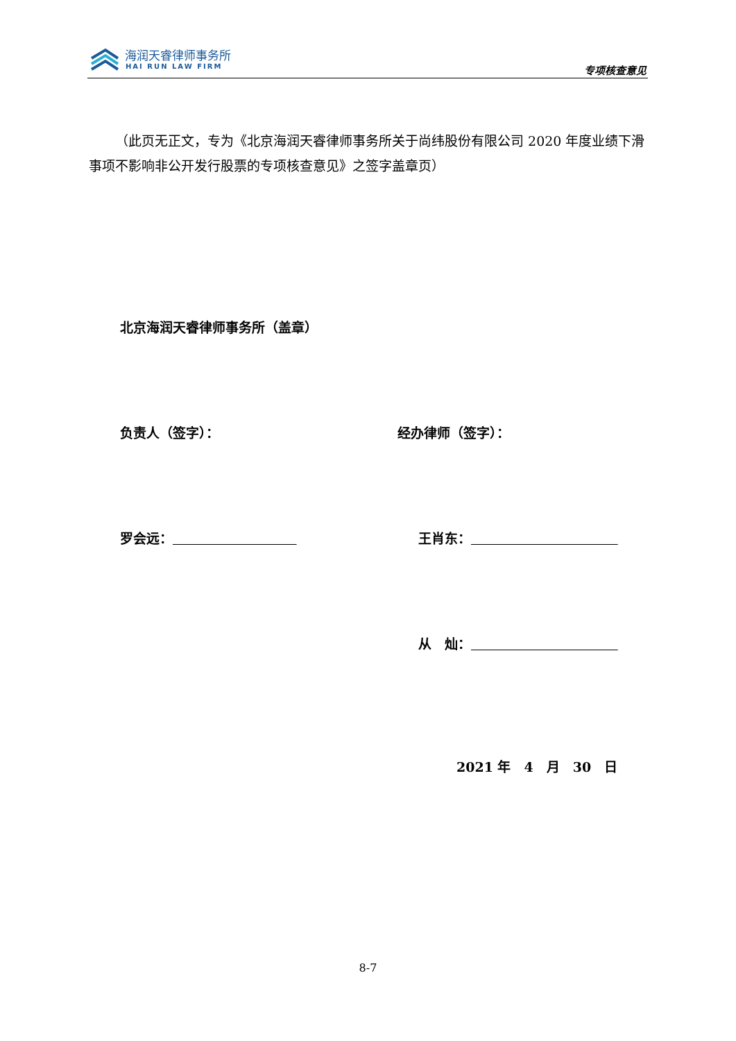海润天睿律师事务所
HAI RUN LAW FIRM 专项核查意见
（此页无正文，专为《北京海润天睿律师事务所关于尚纬股份有限公司 2020 年度业绩下滑事项不影响非公开发行股票的专项核查意见》之签字盖章页）
北京海润天睿律师事务所（盖章）
负责人（签字）： 经办律师（签字）：
罗会远： 王肖东：
从　灿：
2021 年　4　月　30　日
8-7